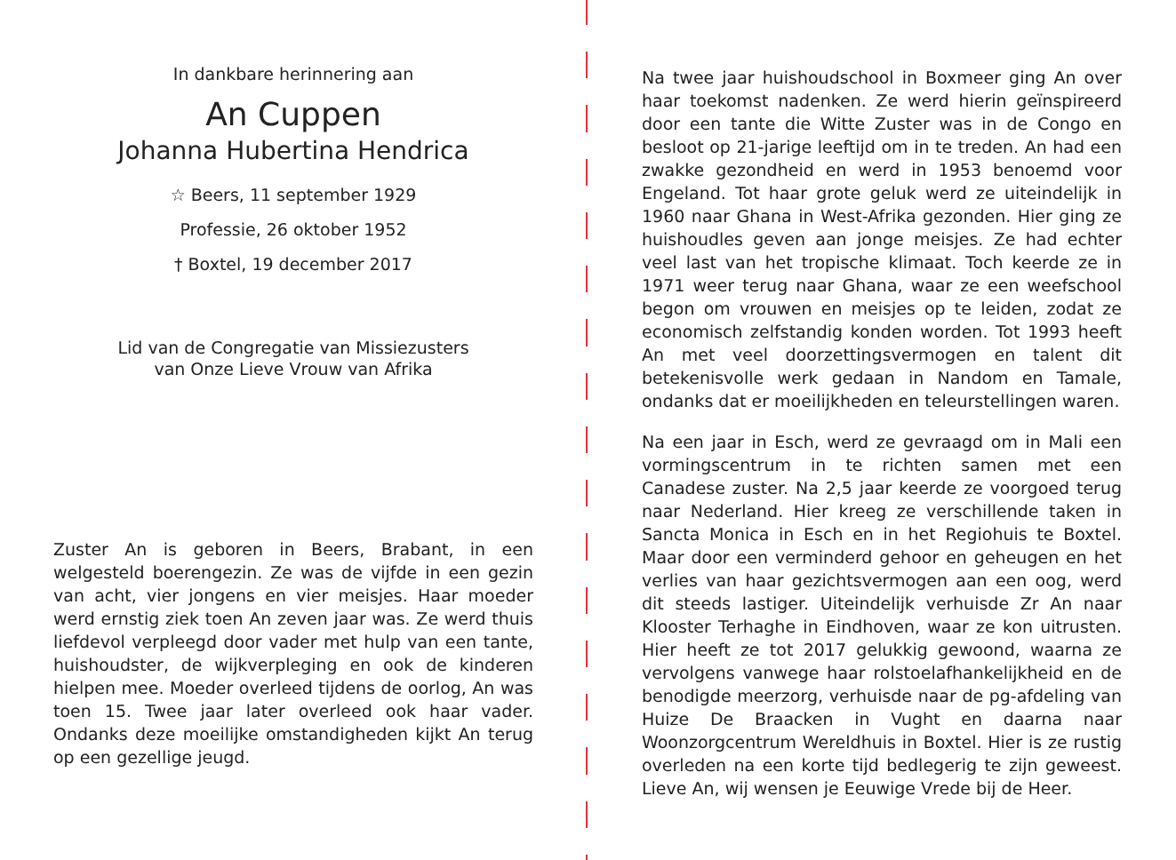In dankbare herinnering aan
An Cuppen
Johanna Hubertina Hendrica
☆ Beers, 11 september 1929
Professie, 26 oktober 1952
† Boxtel, 19 december 2017
Lid van de Congregatie van Missiezusters
van Onze Lieve Vrouw van Afrika
Zuster An is geboren in Beers, Brabant, in een welgesteld boerengezin. Ze was de vijfde in een gezin van acht, vier jongens en vier meisjes. Haar moeder werd ernstig ziek toen An zeven jaar was. Ze werd thuis liefdevol verpleegd door vader met hulp van een tante, huishoudster, de wijkverpleging en ook de kinderen hielpen mee. Moeder overleed tijdens de oorlog, An was toen 15. Twee jaar later overleed ook haar vader. Ondanks deze moeilijke omstandigheden kijkt An terug op een gezellige jeugd.
Na twee jaar huishoudschool in Boxmeer ging An over haar toekomst nadenken. Ze werd hierin geïnspireerd door een tante die Witte Zuster was in de Congo en besloot op 21-jarige leeftijd om in te treden. An had een zwakke gezondheid en werd in 1953 benoemd voor Engeland. Tot haar grote geluk werd ze uiteindelijk in 1960 naar Ghana in West-Afrika gezonden. Hier ging ze huishoudles geven aan jonge meisjes. Ze had echter veel last van het tropische klimaat. Toch keerde ze in 1971 weer terug naar Ghana, waar ze een weefschool begon om vrouwen en meisjes op te leiden, zodat ze economisch zelfstandig konden worden. Tot 1993 heeft An met veel doorzettingsvermogen en talent dit betekenisvolle werk gedaan in Nandom en Tamale, ondanks dat er moeilijkheden en teleurstellingen waren.
Na een jaar in Esch, werd ze gevraagd om in Mali een vormingscentrum in te richten samen met een Canadese zuster. Na 2,5 jaar keerde ze voorgoed terug naar Nederland. Hier kreeg ze verschillende taken in Sancta Monica in Esch en in het Regiohuis te Boxtel. Maar door een verminderd gehoor en geheugen en het verlies van haar gezichtsvermogen aan een oog, werd dit steeds lastiger. Uiteindelijk verhuisde Zr An naar Klooster Terhaghe in Eindhoven, waar ze kon uitrusten. Hier heeft ze tot 2017 gelukkig gewoond, waarna ze vervolgens vanwege haar rolstoelafhankelijkheid en de benodigde meerzorg, verhuisde naar de pg-afdeling van Huize De Braacken in Vught en daarna naar Woonzorgcentrum Wereldhuis in Boxtel. Hier is ze rustig overleden na een korte tijd bedlegerig te zijn geweest. Lieve An, wij wensen je Eeuwige Vrede bij de Heer.